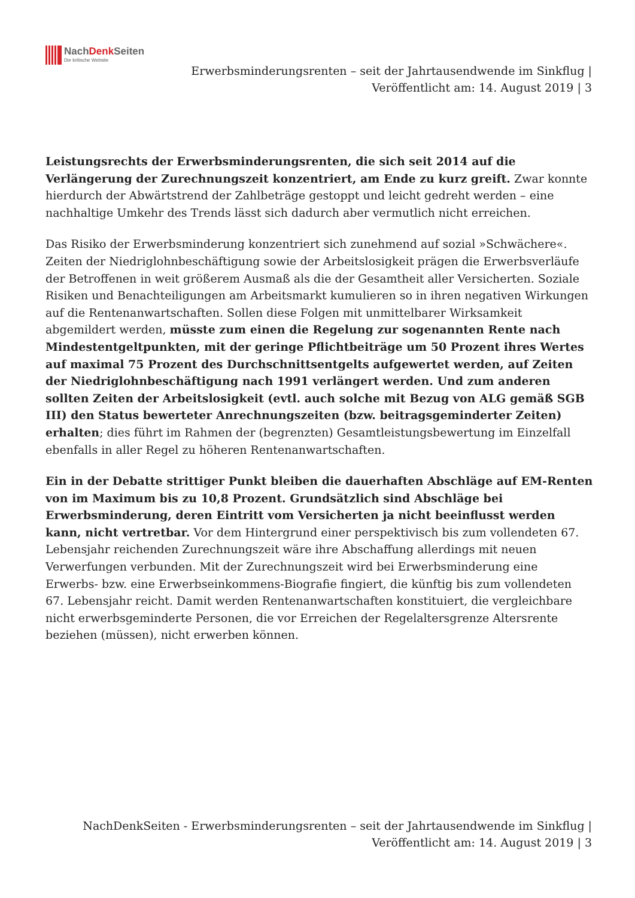NachDenk Seiten
Die kritische Website
Erwerbsminderungsrenten – seit der Jahrtausendwende im Sinkflug |
Veröffentlicht am: 14. August 2019 | 3
Leistungsrechts der Erwerbsminderungsrenten, die sich seit 2014 auf die Verlängerung der Zurechnungszeit konzentriert, am Ende zu kurz greift. Zwar konnte hierdurch der Abwärtstrend der Zahlbeträge gestoppt und leicht gedreht werden – eine nachhaltige Umkehr des Trends lässt sich dadurch aber vermutlich nicht erreichen.
Das Risiko der Erwerbsminderung konzentriert sich zunehmend auf sozial »Schwächere«. Zeiten der Niedriglohnbeschäftigung sowie der Arbeitslosigkeit prägen die Erwerbsverläufe der Betroffenen in weit größerem Ausmaß als die der Gesamtheit aller Versicherten. Soziale Risiken und Benachteiligungen am Arbeitsmarkt kumulieren so in ihren negativen Wirkungen auf die Rentenanwartschaften. Sollen diese Folgen mit unmittelbarer Wirksamkeit abgemildert werden, müsste zum einen die Regelung zur sogenannten Rente nach Mindestentgeltpunkten, mit der geringe Pflichtbeiträge um 50 Prozent ihres Wertes auf maximal 75 Prozent des Durchschnittsentgelts aufgewertet werden, auf Zeiten der Niedriglohnbeschäftigung nach 1991 verlängert werden. Und zum anderen sollten Zeiten der Arbeitslosigkeit (evtl. auch solche mit Bezug von ALG gemäß SGB III) den Status bewerteter Anrechnungszeiten (bzw. beitragsgeminderter Zeiten) erhalten; dies führt im Rahmen der (begrenzten) Gesamtleistungsbewertung im Einzelfall ebenfalls in aller Regel zu höheren Rentenanwartschaften.
Ein in der Debatte strittiger Punkt bleiben die dauerhaften Abschläge auf EM-Renten von im Maximum bis zu 10,8 Prozent. Grundsätzlich sind Abschläge bei Erwerbsminderung, deren Eintritt vom Versicherten ja nicht beeinflusst werden kann, nicht vertretbar. Vor dem Hintergrund einer perspektivisch bis zum vollendeten 67. Lebensjahr reichenden Zurechnungszeit wäre ihre Abschaffung allerdings mit neuen Verwerfungen verbunden. Mit der Zurechnungszeit wird bei Erwerbsminderung eine Erwerbs- bzw. eine Erwerbseinkommens-Biografie fingiert, die künftig bis zum vollendeten 67. Lebensjahr reicht. Damit werden Rentenanwartschaften konstituiert, die vergleichbare nicht erwerbsgeminderte Personen, die vor Erreichen der Regelaltersgrenze Altersrente beziehen (müssen), nicht erwerben können.
NachDenkSeiten - Erwerbsminderungsrenten – seit der Jahrtausendwende im Sinkflug |
Veröffentlicht am: 14. August 2019 | 3